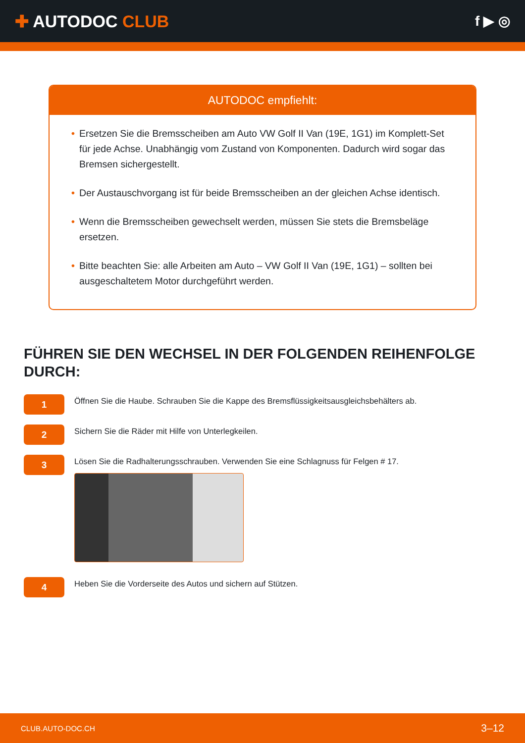✚ AUTODOC CLUB
f ▶ ◎
AUTODOC empfiehlt:
• Ersetzen Sie die Bremsscheiben am Auto VW Golf II Van (19E, 1G1) im Komplett-Set für jede Achse. Unabhängig vom Zustand von Komponenten. Dadurch wird sogar das Bremsen sichergestellt.
• Der Austauschvorgang ist für beide Bremsscheiben an der gleichen Achse identisch.
• Wenn die Bremsscheiben gewechselt werden, müssen Sie stets die Bremsbeläge ersetzen.
• Bitte beachten Sie: alle Arbeiten am Auto – VW Golf II Van (19E, 1G1) – sollten bei ausgeschaltetem Motor durchgeführt werden.
FÜHREN SIE DEN WECHSEL IN DER FOLGENDEN REIHENFOLGE DURCH:
1
Öffnen Sie die Haube. Schrauben Sie die Kappe des Bremsflüssigkeitsausgleichsbehälters ab.
2
Sichern Sie die Räder mit Hilfe von Unterlegkeilen.
3
Lösen Sie die Radhalterungsschrauben. Verwenden Sie eine Schlagnuss für Felgen # 17.
4
Heben Sie die Vorderseite des Autos und sichern auf Stützen.
CLUB.AUTO-DOC.CH 3–12